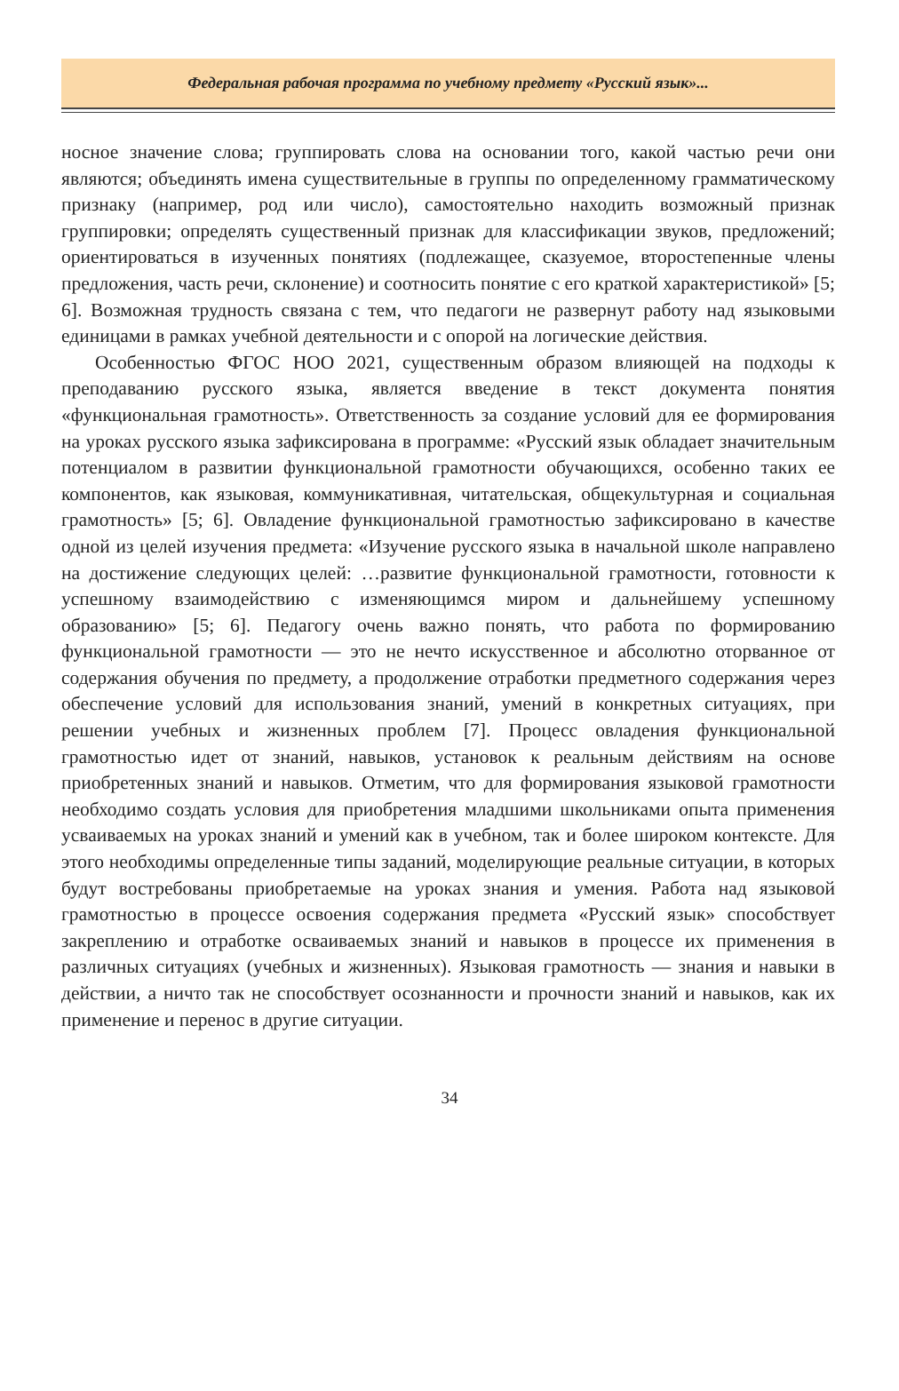Федеральная рабочая программа по учебному предмету «Русский язык»...
носное значение слова; группировать слова на основании того, какой частью речи они являются; объединять имена существительные в группы по определенному грамматическому признаку (например, род или число), самостоятельно находить возможный признак группировки; определять существенный признак для классификации звуков, предложений; ориентироваться в изученных понятиях (подлежащее, сказуемое, второстепенные члены предложения, часть речи, склонение) и соотносить понятие с его краткой характеристикой» [5; 6]. Возможная трудность связана с тем, что педагоги не развернут работу над языковыми единицами в рамках учебной деятельности и с опорой на логические действия.
Особенностью ФГОС НОО 2021, существенным образом влияющей на подходы к преподаванию русского языка, является введение в текст документа понятия «функциональная грамотность». Ответственность за создание условий для ее формирования на уроках русского языка зафиксирована в программе: «Русский язык обладает значительным потенциалом в развитии функциональной грамотности обучающихся, особенно таких ее компонентов, как языковая, коммуникативная, читательская, общекультурная и социальная грамотность» [5; 6]. Овладение функциональной грамотностью зафиксировано в качестве одной из целей изучения предмета: «Изучение русского языка в начальной школе направлено на достижение следующих целей: …развитие функциональной грамотности, готовности к успешному взаимодействию с изменяющимся миром и дальнейшему успешному образованию» [5; 6]. Педагогу очень важно понять, что работа по формированию функциональной грамотности — это не нечто искусственное и абсолютно оторванное от содержания обучения по предмету, а продолжение отработки предметного содержания через обеспечение условий для использования знаний, умений в конкретных ситуациях, при решении учебных и жизненных проблем [7]. Процесс овладения функциональной грамотностью идет от знаний, навыков, установок к реальным действиям на основе приобретенных знаний и навыков. Отметим, что для формирования языковой грамотности необходимо создать условия для приобретения младшими школьниками опыта применения усваиваемых на уроках знаний и умений как в учебном, так и более широком контексте. Для этого необходимы определенные типы заданий, моделирующие реальные ситуации, в которых будут востребованы приобретаемые на уроках знания и умения. Работа над языковой грамотностью в процессе освоения содержания предмета «Русский язык» способствует закреплению и отработке осваиваемых знаний и навыков в процессе их применения в различных ситуациях (учебных и жизненных). Языковая грамотность — знания и навыки в действии, а ничто так не способствует осознанности и прочности знаний и навыков, как их применение и перенос в другие ситуации.
34